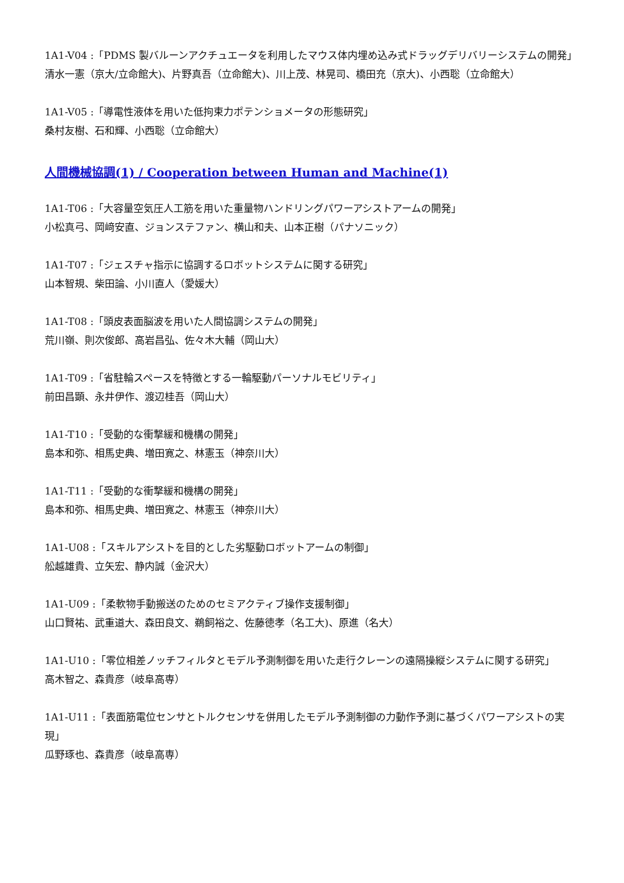1A1-V04 :「PDMS 製バルーンアクチュエータを利用したマウス体内埋め込み式ドラッグデリバリーシステムの開発」
清水一憲（京大/立命館大)、片野真吾（立命館大)、川上茂、林晃司、橋田充（京大)、小西聡（立命館大）
1A1-V05 :「導電性液体を用いた低拘束力ポテンショメータの形態研究」
桑村友樹、石和輝、小西聡（立命館大）
人間機械協調(1) / Cooperation between Human and Machine(1)
1A1-T06 :「大容量空気圧人工筋を用いた重量物ハンドリングパワーアシストアームの開発」
小松真弓、岡﨑安直、ジョンステファン、横山和夫、山本正樹（パナソニック）
1A1-T07 :「ジェスチャ指示に協調するロボットシステムに関する研究」
山本智規、柴田論、小川直人（愛媛大）
1A1-T08 :「頭皮表面脳波を用いた人間協調システムの開発」
荒川嶺、則次俊郎、高岩昌弘、佐々木大輔（岡山大）
1A1-T09 :「省駐輪スペースを特徴とする一輪駆動パーソナルモビリティ」
前田昌顕、永井伊作、渡辺桂吾（岡山大）
1A1-T10 :「受動的な衝撃緩和機構の開発」
島本和弥、相馬史典、増田寛之、林憲玉（神奈川大）
1A1-T11 :「受動的な衝撃緩和機構の開発」
島本和弥、相馬史典、増田寛之、林憲玉（神奈川大）
1A1-U08 :「スキルアシストを目的とした劣駆動ロボットアームの制御」
舩越雄貴、立矢宏、静内誠（金沢大）
1A1-U09 :「柔軟物手動搬送のためのセミアクティブ操作支援制御」
山口賢祐、武重道大、森田良文、鵜飼裕之、佐藤徳孝（名工大)、原進（名大）
1A1-U10 :「零位相差ノッチフィルタとモデル予測制御を用いた走行クレーンの遠隔操縦システムに関する研究」
高木智之、森貴彦（岐阜高専）
1A1-U11 :「表面筋電位センサとトルクセンサを併用したモデル予測制御の力動作予測に基づくパワーアシストの実現」
瓜野琢也、森貴彦（岐阜高専）